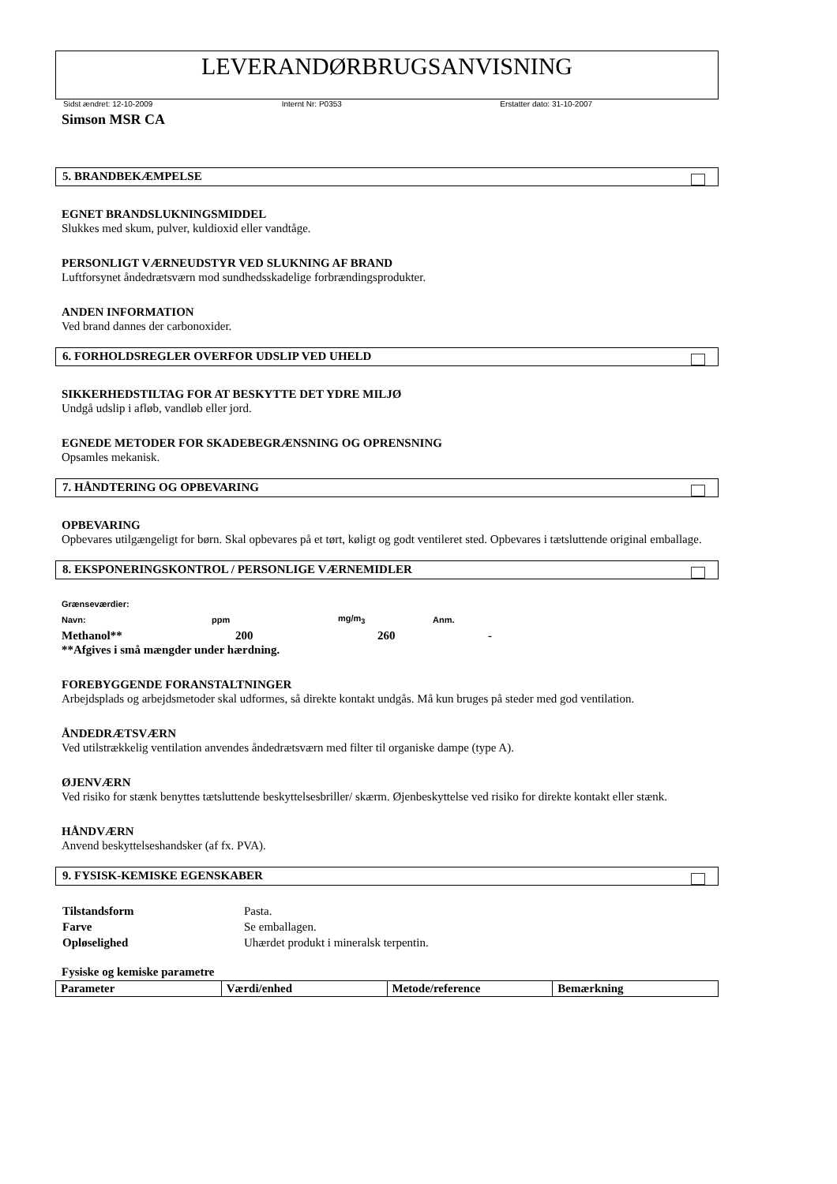LEVERANDØRBRUGSANVISNING
Sidst ændret: 12-10-2009 Internt Nr: P0353 Erstatter dato: 31-10-2007
Simson MSR CA
5. BRANDBEKÆMPELSE
EGNET BRANDSLUKNINGSMIDDEL
Slukkes med skum, pulver, kuldioxid eller vandtåge.
PERSONLIGT VÆRNEUDSTYR VED SLUKNING AF BRAND
Luftforsynet åndedrætsværn mod sundhedsskadelige forbrændingsprodukter.
ANDEN INFORMATION
Ved brand dannes der carbonoxider.
6. FORHOLDSREGLER OVERFOR UDSLIP VED UHELD
SIKKERHEDSTILTAG FOR AT BESKYTTE DET YDRE MILJØ
Undgå udslip i afløb, vandløb eller jord.
EGNEDE METODER FOR SKADEBEGRÆNSNING OG OPRENSNING
Opsamles mekanisk.
7. HÅNDTERING OG OPBEVARING
OPBEVARING
Opbevares utilgængeligt for børn. Skal opbevares på et tørt, køligt og godt ventileret sted. Opbevares i tætsluttende original emballage.
8. EKSPONERINGSKONTROL / PERSONLIGE VÆRNEMIDLER
| Grænseværdier: | | | |
| Navn: | ppm | mg/m<sub>3</sub> | Anm. |
| Methanol** | 200 | 260 | - |
| **Afgives i små mængder under hærdning. | | | |
FOREBYGGENDE FORANSTALTNINGER
Arbejdsplads og arbejdsmetoder skal udformes, så direkte kontakt undgås. Må kun bruges på steder med god ventilation.
ÅNDEDRÆTSVÆRN
Ved utilstrækkelig ventilation anvendes åndedrætsværn med filter til organiske dampe (type A).
ØJENVÆRN
Ved risiko for stænk benyttes tætsluttende beskyttelsesbriller/ skærm. Øjenbeskyttelse ved risiko for direkte kontakt eller stænk.
HÅNDVÆRN
Anvend beskyttelseshandsker (af fx. PVA).
9. FYSISK-KEMISKE EGENSKABER
| Tilstandsform | Pasta. |
| Farve | Se emballagen. |
| Opløselighed | Uhærdet produkt i mineralsk terpentin. |
Fysiske og kemiske parametre
| Parameter | Værdi/enhed | Metode/reference | Bemærkning |
| --- | --- | --- | --- |